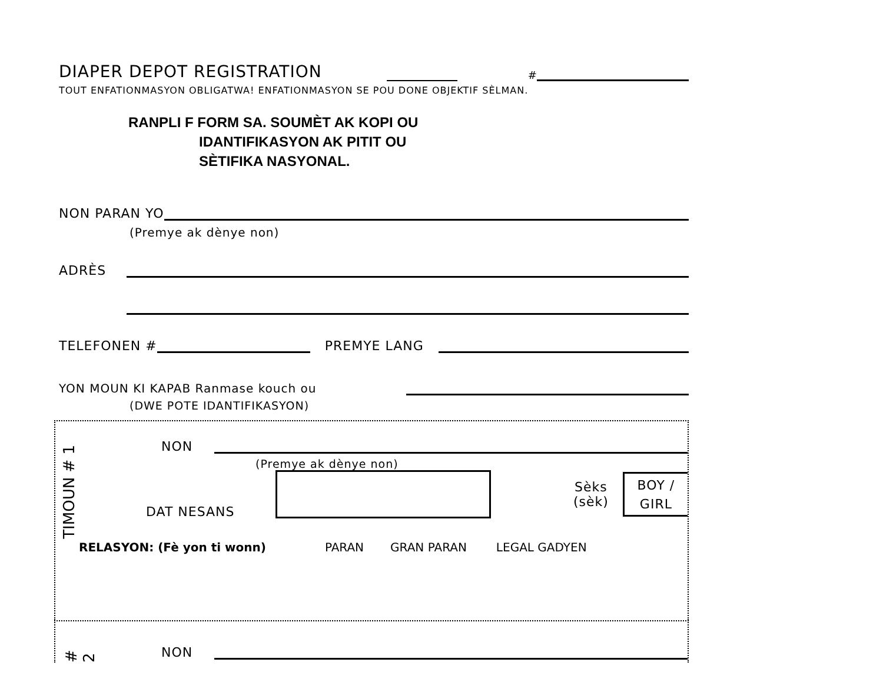DIAPER DEPOT REGISTRATION
#
TOUT ENFATIONMASYON OBLIGATWA! ENFATIONMASYON SE POU DONE OBJEKTIF SÈLMAN.
RANPLI F FORM SA. SOUMÈT AK KOPI OU
IDANTIFIKASYON AK PITIT OU
SÈTIFIKA NASYONAL.
NON PARAN YO
(Premye ak dènye non)
ADRÈS
TELEFONEN #
PREMYE LANG
YON MOUN KI KAPAB Ranmase kouch ou
(DWE POTE IDANTIFIKASYON)
TIMOUN # 1
NON
(Premye ak dènye non)
DAT NESANS
Sèks
(sèk)
BOY /
GIRL
RELASYON: (Fè yon ti wonn) PARAN GRAN PARAN LEGAL GADYEN
# 2
NON